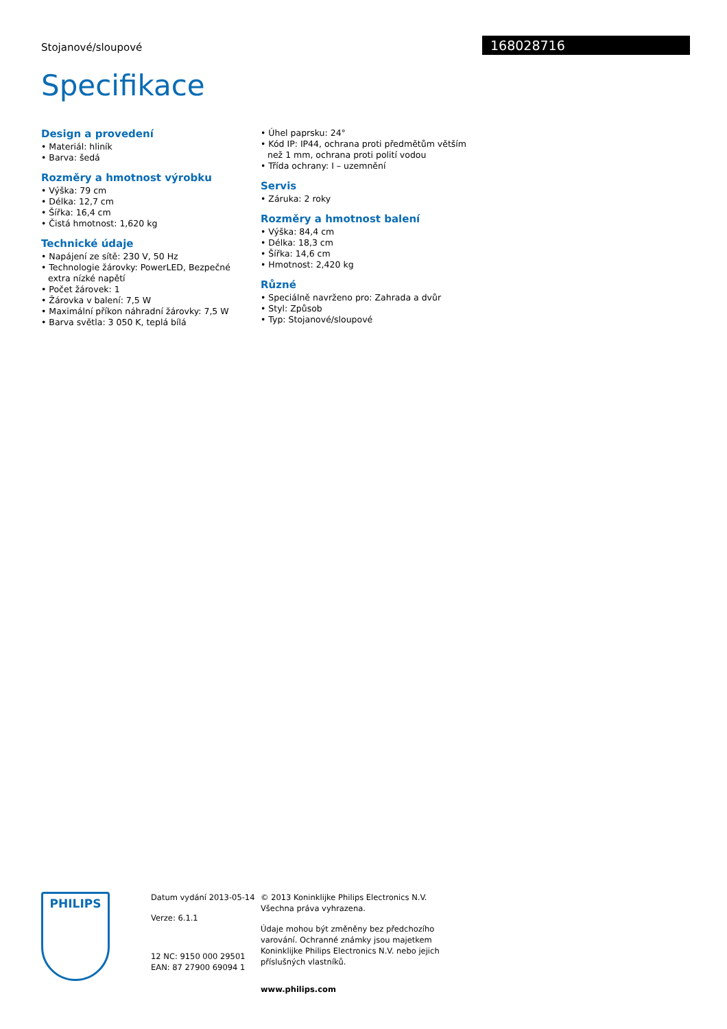Stojanové/sloupové 168028716
Specifikace
Design a provedení
• Materiál: hliník
• Barva: šedá
Rozměry a hmotnost výrobku
• Výška: 79 cm
• Délka: 12,7 cm
• Šířka: 16,4 cm
• Čistá hmotnost: 1,620 kg
Technické údaje
• Napájení ze sítě: 230 V, 50 Hz
• Technologie žárovky: PowerLED, Bezpečné extra nízké napětí
• Počet žárovek: 1
• Žárovka v balení: 7,5 W
• Maximální příkon náhradní žárovky: 7,5 W
• Barva světla: 3 050 K, teplá bílá
• Úhel paprsku: 24°
• Kód IP: IP44, ochrana proti předmětům větším než 1 mm, ochrana proti polití vodou
• Třída ochrany: I – uzemnění
Servis
• Záruka: 2 roky
Rozměry a hmotnost balení
• Výška: 84,4 cm
• Délka: 18,3 cm
• Šířka: 14,6 cm
• Hmotnost: 2,420 kg
Různé
• Speciálně navrženo pro: Zahrada a dvůr
• Styl: Způsob
• Typ: Stojanové/sloupové
PHILIPS
Datum vydání 2013-05-14
Verze: 6.1.1
12 NC: 9150 000 29501
EAN: 87 27900 69094 1
© 2013 Koninklijke Philips Electronics N.V.
Všechna práva vyhrazena.
Údaje mohou být změněny bez předchozího varování. Ochranné známky jsou majetkem Koninklijke Philips Electronics N.V. nebo jejich příslušných vlastníků.
www.philips.com